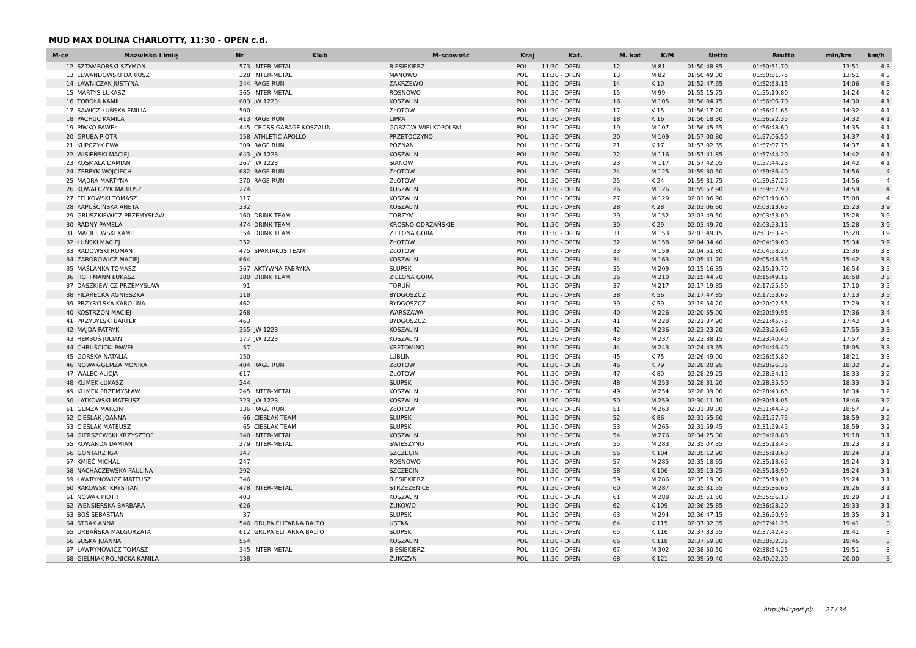MUD MAX DOLINA CHARLOTTY, 11:30 - OPEN c.d.
| M-ce | Nazwisko i imię | Nr | Klub | M-scowość | Kraj | Kat. | M. kat | K/M | Netto | Brutto | min/km | km/h |
| --- | --- | --- | --- | --- | --- | --- | --- | --- | --- | --- | --- | --- |
| 12 | SZTAMBORSKI SZYMON | 573 | INTER-METAL | BIESIEKIERZ | POL | 11:30 - OPEN | 12 | M 81 | 01:50:48.85 | 01:50:51.70 | 13:51 | 4.3 |
| 13 | LEWANDOWSKI DARIUSZ | 328 | INTER-METAL | MANOWO | POL | 11:30 - OPEN | 13 | M 82 | 01:50:49.00 | 01:50:51.75 | 13:51 | 4.3 |
| 14 | ŁAWNICZAK JUSTYNA | 344 | RAGE RUN | ZAKRZEWO | POL | 11:30 - OPEN | 14 | K 10 | 01:52:47.65 | 01:52:53.15 | 14:06 | 4.3 |
| 15 | MARTYS ŁUKASZ | 365 | INTER-METAL | ROSNOWO | POL | 11:30 - OPEN | 15 | M 99 | 01:55:15.75 | 01:55:19.80 | 14:24 | 4.2 |
| 16 | TOBOŁA KAMIL | 603 | JW 1223 | KOSZALIN | POL | 11:30 - OPEN | 16 | M 105 | 01:56:04.75 | 01:56:06.70 | 14:30 | 4.1 |
| 17 | SAWICZ-ŁUŃSKA EMILIA | 500 | | ZŁOTÓW | POL | 11:30 - OPEN | 17 | K 15 | 01:56:17.20 | 01:56:21.65 | 14:32 | 4.1 |
| 18 | PACHUC KAMILA | 413 | RAGE RUN | LIPKA | POL | 11:30 - OPEN | 18 | K 16 | 01:56:18.30 | 01:56:22.35 | 14:32 | 4.1 |
| 19 | PIWKO PAWEŁ | 445 | CROSS GARAGE KOSZALIN | GORZÓW WIELKOPOLSKI | POL | 11:30 - OPEN | 19 | M 107 | 01:56:45.55 | 01:56:48.60 | 14:35 | 4.1 |
| 20 | GRUBA PIOTR | 158 | ATHLETIC APOLLO | PRZETOCZYNO | POL | 11:30 - OPEN | 20 | M 109 | 01:57:00.80 | 01:57:06.50 | 14:37 | 4.1 |
| 21 | KUPCZYK EWA | 309 | RAGE RUN | POZNAŃ | POL | 11:30 - OPEN | 21 | K 17 | 01:57:02.65 | 01:57:07.75 | 14:37 | 4.1 |
| 22 | WISIEŃSKI MACIEJ | 643 | JW 1223 | KOSZALIN | POL | 11:30 - OPEN | 22 | M 116 | 01:57:41.85 | 01:57:44.20 | 14:42 | 4.1 |
| 23 | KOSMALA DAMIAN | 267 | JW 1223 | SIANÓW | POL | 11:30 - OPEN | 23 | M 117 | 01:57:42.05 | 01:57:44.25 | 14:42 | 4.1 |
| 24 | ŻEBRYK WOJCIECH | 682 | RAGE RUN | ZŁOTÓW | POL | 11:30 - OPEN | 24 | M 125 | 01:59:30.50 | 01:59:36.40 | 14:56 | 4 |
| 25 | MĄDRA MARTYNA | 370 | RAGE RUN | ZŁOTÓW | POL | 11:30 - OPEN | 25 | K 24 | 01:59:31.75 | 01:59:37.25 | 14:56 | 4 |
| 26 | KOWALCZYK MARIUSZ | 274 | | KOSZALIN | POL | 11:30 - OPEN | 26 | M 126 | 01:59:57.90 | 01:59:57.90 | 14:59 | 4 |
| 27 | FELKOWSKI TOMASZ | 117 | | KOSZALIN | POL | 11:30 - OPEN | 27 | M 129 | 02:01:06.90 | 02:01:10.60 | 15:08 | 4 |
| 28 | KAPUŚCIŃSKA ANETA | 232 | | KOSZALIN | POL | 11:30 - OPEN | 28 | K 28 | 02:03:06.60 | 02:03:13.65 | 15:23 | 3.9 |
| 29 | GRUSZKIEWICZ PRZEMYSŁAW | 160 | DRINK TEAM | TORZYM | POL | 11:30 - OPEN | 29 | M 152 | 02:03:49.50 | 02:03:53.00 | 15:28 | 3.9 |
| 30 | RADNY PAMELA | 474 | DRINK TEAM | KROSNO ODRZAŃSKIE | POL | 11:30 - OPEN | 30 | K 29 | 02:03:49.70 | 02:03:53.15 | 15:28 | 3.9 |
| 31 | MACIEJEWSKI KAMIL | 354 | DRINK TEAM | ZIELONA GÓRA | POL | 11:30 - OPEN | 31 | M 153 | 02:03:49.15 | 02:03:53.45 | 15:28 | 3.9 |
| 32 | ŁUŃSKI MACIEJ | 352 | | ZŁOTÓW | POL | 11:30 - OPEN | 32 | M 158 | 02:04:34.40 | 02:04:39.00 | 15:34 | 3.9 |
| 33 | RADOWSKI ROMAN | 475 | SPARTAKUS TEAM | ZŁOTÓW | POL | 11:30 - OPEN | 33 | M 159 | 02:04:51.80 | 02:04:58.20 | 15:36 | 3.8 |
| 34 | ZABOROWICZ MACIEJ | 664 | | KOSZALIN | POL | 11:30 - OPEN | 34 | M 163 | 02:05:41.70 | 02:05:48.35 | 15:42 | 3.8 |
| 35 | MAŚLANKA TOMASZ | 367 | AKTYWNA FABRYKA | SŁUPSK | POL | 11:30 - OPEN | 35 | M 209 | 02:15:16.35 | 02:15:19.70 | 16:54 | 3.5 |
| 36 | HOFFMANN ŁUKASZ | 180 | DRINK TEAM | ZIELONA GÓRA | POL | 11:30 - OPEN | 36 | M 210 | 02:15:44.70 | 02:15:49.15 | 16:58 | 3.5 |
| 37 | DASZKIEWICZ PRZEMYSŁAW | 91 | | TORUŃ | POL | 11:30 - OPEN | 37 | M 217 | 02:17:19.85 | 02:17:25.50 | 17:10 | 3.5 |
| 38 | FILARECKA AGNIESZKA | 118 | | BYDGOSZCZ | POL | 11:30 - OPEN | 38 | K 56 | 02:17:47.85 | 02:17:53.65 | 17:13 | 3.5 |
| 39 | PRZYBYLSKA KAROLINA | 462 | | BYDGOSZCZ | POL | 11:30 - OPEN | 39 | K 59 | 02:19:54.20 | 02:20:02.55 | 17:29 | 3.4 |
| 40 | KOSTRZON MACIEJ | 268 | | WARSZAWA | POL | 11:30 - OPEN | 40 | M 226 | 02:20:55.00 | 02:20:59.95 | 17:36 | 3.4 |
| 41 | PRZYBYLSKI BARTEK | 463 | | BYDGOSZCZ | POL | 11:30 - OPEN | 41 | M 228 | 02:21:37.90 | 02:21:45.75 | 17:42 | 3.4 |
| 42 | MAJDA PATRYK | 355 | JW 1223 | KOSZALIN | POL | 11:30 - OPEN | 42 | M 236 | 02:23:23.20 | 02:23:25.65 | 17:55 | 3.3 |
| 43 | HERBUŚ JULIAN | 177 | JW 1223 | KOSZALIN | POL | 11:30 - OPEN | 43 | M 237 | 02:23:38.15 | 02:23:40.40 | 17:57 | 3.3 |
| 44 | CHRUŚCICKI PAWEŁ | 57 | | KRETOMINO | POL | 11:30 - OPEN | 44 | M 243 | 02:24:43.65 | 02:24:46.40 | 18:05 | 3.3 |
| 45 | GÓRSKA NATALIA | 150 | | LUBLIN | POL | 11:30 - OPEN | 45 | K 75 | 02:26:49.00 | 02:26:55.80 | 18:21 | 3.3 |
| 46 | NOWAK-GEMZA MONIKA | 404 | RAGE RUN | ZŁOTÓW | POL | 11:30 - OPEN | 46 | K 79 | 02:28:20.95 | 02:28:26.35 | 18:32 | 3.2 |
| 47 | WALEC ALICJA | 617 | | ZŁOTÓW | POL | 11:30 - OPEN | 47 | K 80 | 02:28:29.25 | 02:28:34.15 | 18:33 | 3.2 |
| 48 | KLIMEK ŁUKASZ | 244 | | SŁUPSK | POL | 11:30 - OPEN | 48 | M 253 | 02:28:31.20 | 02:28:35.50 | 18:33 | 3.2 |
| 49 | KLIMEK PRZEMYSŁAW | 245 | INTER-METAL | KOSZALIN | POL | 11:30 - OPEN | 49 | M 254 | 02:28:39.00 | 02:28:43.65 | 18:34 | 3.2 |
| 50 | LATKOWSKI MATEUSZ | 323 | JW 1223 | KOSZALIN | POL | 11:30 - OPEN | 50 | M 259 | 02:30:11.10 | 02:30:13.05 | 18:46 | 3.2 |
| 51 | GEMZA MARCIN | 136 | RAGE RUN | ZŁOTÓW | POL | 11:30 - OPEN | 51 | M 263 | 02:31:39.80 | 02:31:44.40 | 18:57 | 3.2 |
| 52 | CIEŚLAK JOANNA | 66 | CIESLAK TEAM | SŁUPSK | POL | 11:30 - OPEN | 52 | K 86 | 02:31:55.60 | 02:31:57.75 | 18:59 | 3.2 |
| 53 | CIEŚLAK MATEUSZ | 65 | CIESLAK TEAM | SŁUPSK | POL | 11:30 - OPEN | 53 | M 265 | 02:31:59.45 | 02:31:59.45 | 18:59 | 3.2 |
| 54 | GIERSZEWSKI KRZYSZTOF | 140 | INTER-METAL | KOSZALIN | POL | 11:30 - OPEN | 54 | M 276 | 02:34:25.30 | 02:34:28.80 | 19:18 | 3.1 |
| 55 | KOWANDA DAMIAN | 279 | INTER-METAL | ŚWIESZYNO | POL | 11:30 - OPEN | 55 | M 283 | 02:35:07.35 | 02:35:13.45 | 19:23 | 3.1 |
| 56 | GONTARZ IGA | 147 | | SZCZECIN | POL | 11:30 - OPEN | 56 | K 104 | 02:35:12.90 | 02:35:18.60 | 19:24 | 3.1 |
| 57 | KMIEĆ MICHAL | 247 | | ROSNOWO | POL | 11:30 - OPEN | 57 | M 285 | 02:35:18.65 | 02:35:18.65 | 19:24 | 3.1 |
| 58 | NACHACZEWSKA PAULINA | 392 | | SZCZECIN | POL | 11:30 - OPEN | 58 | K 106 | 02:35:13.25 | 02:35:18.90 | 19:24 | 3.1 |
| 59 | ŁAWRYNOWICZ MATEUSZ | 346 | | BIESIEKIERZ | POL | 11:30 - OPEN | 59 | M 286 | 02:35:19.00 | 02:35:19.00 | 19:24 | 3.1 |
| 60 | RAKOWSKI KRYSTIAN | 478 | INTER-METAL | STRZEŻENICE | POL | 11:30 - OPEN | 60 | M 287 | 02:35:31.55 | 02:35:36.65 | 19:26 | 3.1 |
| 61 | NOWAK PIOTR | 403 | | KOSZALIN | POL | 11:30 - OPEN | 61 | M 288 | 02:35:51.50 | 02:35:56.10 | 19:29 | 3.1 |
| 62 | WENSIERSKA BARBARA | 626 | | ŻUKOWO | POL | 11:30 - OPEN | 62 | K 109 | 02:36:25.85 | 02:36:28.20 | 19:33 | 3.1 |
| 63 | BOŚ SEBASTIAN | 37 | | SŁUPSK | POL | 11:30 - OPEN | 63 | M 294 | 02:36:47.15 | 02:36:50.95 | 19:35 | 3.1 |
| 64 | STRĄK ANNA | 546 | GRUPA ELITARNA BALTO | USTKA | POL | 11:30 - OPEN | 64 | K 115 | 02:37:32.35 | 02:37:41.25 | 19:41 | 3 |
| 65 | URBAŃSKA MAŁGORZATA | 612 | GRUPA ELITARNA BALTO | SŁUPSK | POL | 11:30 - OPEN | 65 | K 116 | 02:37:33.55 | 02:37:42.45 | 19:41 | 3 |
| 66 | SUSKA JOANNA | 554 | | KOSZALIN | POL | 11:30 - OPEN | 66 | K 118 | 02:37:59.80 | 02:38:02.35 | 19:45 | 3 |
| 67 | ŁAWRYNOWICZ TOMASZ | 345 | INTER-METAL | BIESIEKIERZ | POL | 11:30 - OPEN | 67 | M 302 | 02:38:50.50 | 02:38:54.25 | 19:51 | 3 |
| 68 | GIELNIAK-ROLNICKA KAMILA | 138 | | ŻUKCZYN | POL | 11:30 - OPEN | 68 | K 121 | 02:39:59.40 | 02:40:02.30 | 20:00 | 3 |
http://b4sport.pl/ 27 / 34